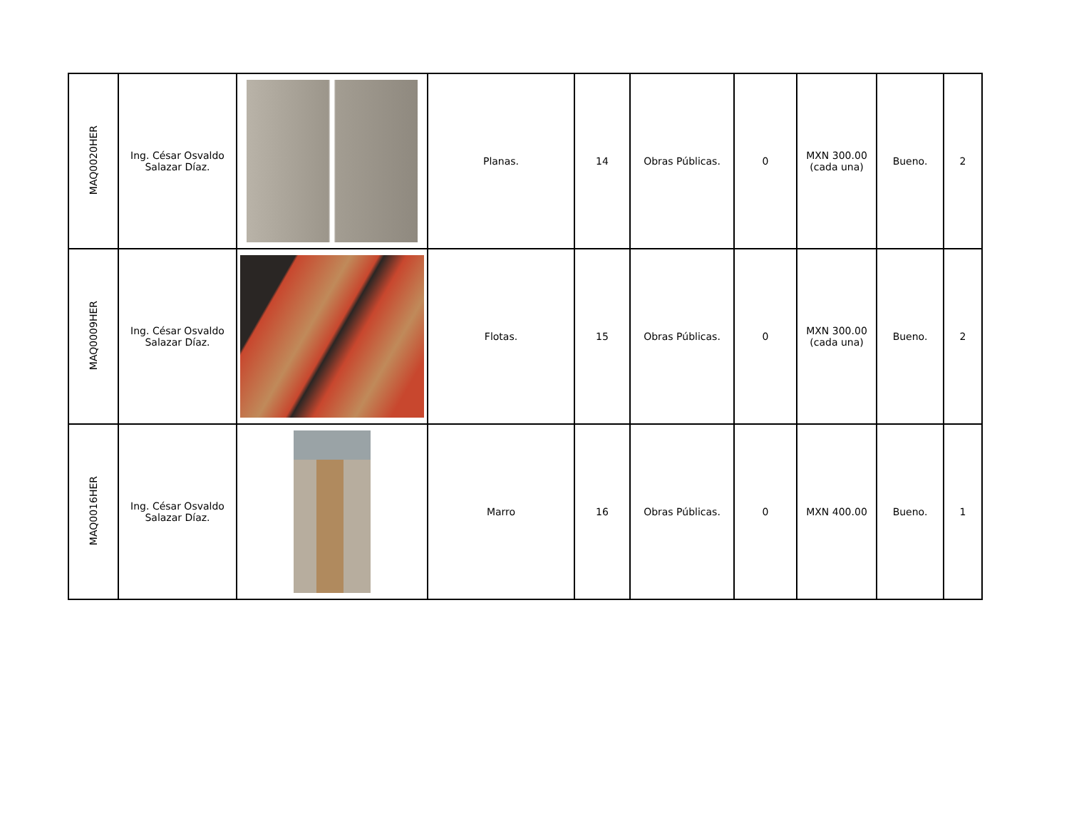| MAQ0020HER | Ing. César Osvaldo Salazar Díaz. | | Planas. | 14 | Obras Públicas. | 0 | MXN 300.00 (cada una) | Bueno. | 2 |
| MAQ0009HER | Ing. César Osvaldo Salazar Díaz. | | Flotas. | 15 | Obras Públicas. | 0 | MXN 300.00 (cada una) | Bueno. | 2 |
| MAQ0016HER | Ing. César Osvaldo Salazar Díaz. | | Marro | 16 | Obras Públicas. | 0 | MXN 400.00 | Bueno. | 1 |